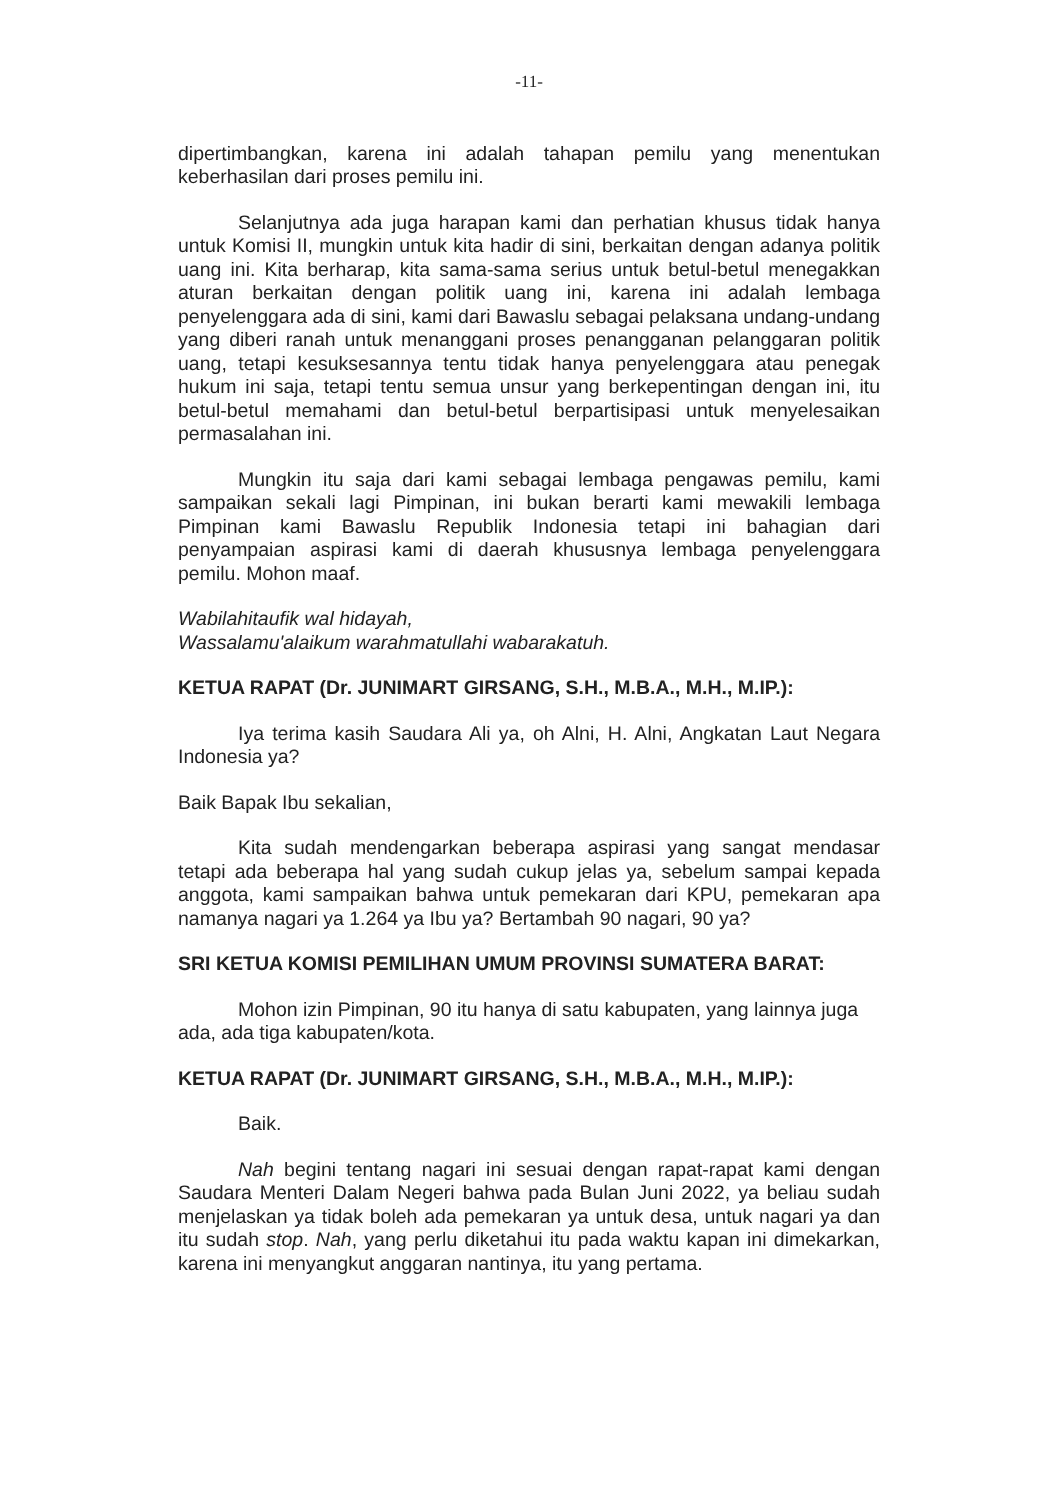-11-
dipertimbangkan, karena ini adalah tahapan pemilu yang menentukan keberhasilan dari proses pemilu ini.
Selanjutnya ada juga harapan kami dan perhatian khusus tidak hanya untuk Komisi II, mungkin untuk kita hadir di sini, berkaitan dengan adanya politik uang ini. Kita berharap, kita sama-sama serius untuk betul-betul menegakkan aturan berkaitan dengan politik uang ini, karena ini adalah lembaga penyelenggara ada di sini, kami dari Bawaslu sebagai pelaksana undang-undang yang diberi ranah untuk menanggani proses penangganan pelanggaran politik uang, tetapi kesuksesannya tentu tidak hanya penyelenggara atau penegak hukum ini saja, tetapi tentu semua unsur yang berkepentingan dengan ini, itu betul-betul memahami dan betul-betul berpartisipasi untuk menyelesaikan permasalahan ini.
Mungkin itu saja dari kami sebagai lembaga pengawas pemilu, kami sampaikan sekali lagi Pimpinan, ini bukan berarti kami mewakili lembaga Pimpinan kami Bawaslu Republik Indonesia tetapi ini bahagian dari penyampaian aspirasi kami di daerah khususnya lembaga penyelenggara pemilu. Mohon maaf.
Wabilahitaufik wal hidayah,
Wassalamu'alaikum warahmatullahi wabarakatuh.
KETUA RAPAT (Dr. JUNIMART GIRSANG, S.H., M.B.A., M.H., M.IP.):
Iya terima kasih Saudara Ali ya, oh Alni, H. Alni, Angkatan Laut Negara Indonesia ya?
Baik Bapak Ibu sekalian,
Kita sudah mendengarkan beberapa aspirasi yang sangat mendasar tetapi ada beberapa hal yang sudah cukup jelas ya, sebelum sampai kepada anggota, kami sampaikan bahwa untuk pemekaran dari KPU, pemekaran apa namanya nagari ya 1.264 ya Ibu ya? Bertambah 90 nagari, 90 ya?
SRI KETUA KOMISI PEMILIHAN UMUM PROVINSI SUMATERA BARAT:
Mohon izin Pimpinan, 90 itu hanya di satu kabupaten, yang lainnya juga ada, ada tiga kabupaten/kota.
KETUA RAPAT (Dr. JUNIMART GIRSANG, S.H., M.B.A., M.H., M.IP.):
Baik.
Nah begini tentang nagari ini sesuai dengan rapat-rapat kami dengan Saudara Menteri Dalam Negeri bahwa pada Bulan Juni 2022, ya beliau sudah menjelaskan ya tidak boleh ada pemekaran ya untuk desa, untuk nagari ya dan itu sudah stop. Nah, yang perlu diketahui itu pada waktu kapan ini dimekarkan, karena ini menyangkut anggaran nantinya, itu yang pertama.